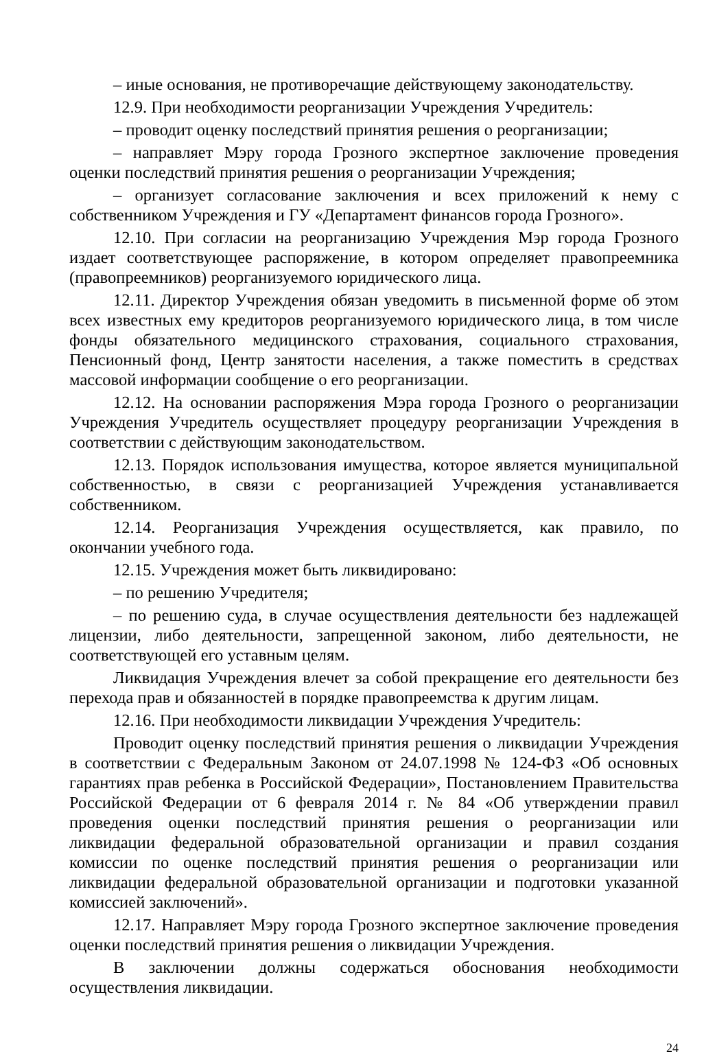– иные основания, не противоречащие действующему законодательству.
12.9. При необходимости реорганизации Учреждения Учредитель:
– проводит оценку последствий принятия решения о реорганизации;
– направляет Мэру города Грозного экспертное заключение проведения оценки последствий принятия решения о реорганизации Учреждения;
– организует согласование заключения и всех приложений к нему с собственником Учреждения и ГУ «Департамент финансов города Грозного».
12.10. При согласии на реорганизацию Учреждения Мэр города Грозного издает соответствующее распоряжение, в котором определяет правопреемника (правопреемников) реорганизуемого юридического лица.
12.11. Директор Учреждения обязан уведомить в письменной форме об этом всех известных ему кредиторов реорганизуемого юридического лица, в том числе фонды обязательного медицинского страхования, социального страхования, Пенсионный фонд, Центр занятости населения, а также поместить в средствах массовой информации сообщение о его реорганизации.
12.12. На основании распоряжения Мэра города Грозного о реорганизации Учреждения Учредитель осуществляет процедуру реорганизации Учреждения в соответствии с действующим законодательством.
12.13. Порядок использования имущества, которое является муниципальной собственностью, в связи с реорганизацией Учреждения устанавливается собственником.
12.14. Реорганизация Учреждения осуществляется, как правило, по окончании учебного года.
12.15. Учреждения может быть ликвидировано:
– по решению Учредителя;
– по решению суда, в случае осуществления деятельности без надлежащей лицензии, либо деятельности, запрещенной законом, либо деятельности, не соответствующей его уставным целям.
Ликвидация Учреждения влечет за собой прекращение его деятельности без перехода прав и обязанностей в порядке правопреемства к другим лицам.
12.16. При необходимости ликвидации Учреждения Учредитель:
Проводит оценку последствий принятия решения о ликвидации Учреждения в соответствии с Федеральным Законом от 24.07.1998 № 124-ФЗ «Об основных гарантиях прав ребенка в Российской Федерации», Постановлением Правительства Российской Федерации от 6 февраля 2014 г. № 84 «Об утверждении правил проведения оценки последствий принятия решения о реорганизации или ликвидации федеральной образовательной организации и правил создания комиссии по оценке последствий принятия решения о реорганизации или ликвидации федеральной образовательной организации и подготовки указанной комиссией заключений».
12.17. Направляет Мэру города Грозного экспертное заключение проведения оценки последствий принятия решения о ликвидации Учреждения.
В заключении должны содержаться обоснования необходимости осуществления ликвидации.
24